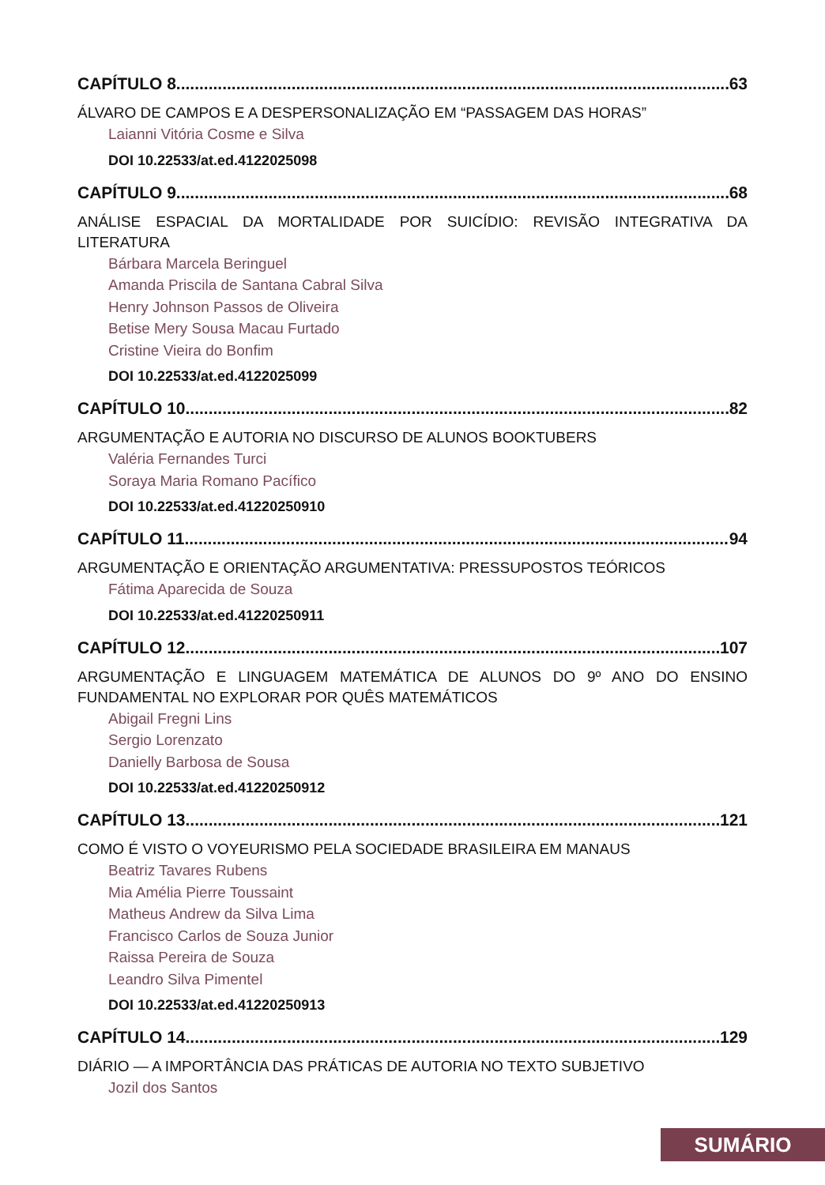CAPÍTULO 8 63
ÁLVARO DE CAMPOS E A DESPERSONALIZAÇÃO EM “PASSAGEM DAS HORAS”
Laianni Vitória Cosme e Silva
DOI 10.22533/at.ed.4122025098
CAPÍTULO 9 68
ANÁLISE ESPACIAL DA MORTALIDADE POR SUICÍDIO: REVISÃO INTEGRATIVA DA LITERATURA
Bárbara Marcela Beringuel
Amanda Priscila de Santana Cabral Silva
Henry Johnson Passos de Oliveira
Betise Mery Sousa Macau Furtado
Cristine Vieira do Bonfim
DOI 10.22533/at.ed.4122025099
CAPÍTULO 10 82
ARGUMENTAÇÃO E AUTORIA NO DISCURSO DE ALUNOS BOOKTUBERS
Valéria Fernandes Turci
Soraya Maria Romano Pacífico
DOI 10.22533/at.ed.41220250910
CAPÍTULO 11 94
ARGUMENTAÇÃO E ORIENTAÇÃO ARGUMENTATIVA: PRESSUPOSTOS TEÓRICOS
Fátima Aparecida de Souza
DOI 10.22533/at.ed.41220250911
CAPÍTULO 12 107
ARGUMENTAÇÃO E LINGUAGEM MATEMÁTICA DE ALUNOS DO 9º ANO DO ENSINO FUNDAMENTAL NO EXPLORAR POR QUÊS MATEMÁTICOS
Abigail Fregni Lins
Sergio Lorenzato
Danielly Barbosa de Sousa
DOI 10.22533/at.ed.41220250912
CAPÍTULO 13 121
COMO É VISTO O VOYEURISMO PELA SOCIEDADE BRASILEIRA EM MANAUS
Beatriz Tavares Rubens
Mia Amélia Pierre Toussaint
Matheus Andrew da Silva Lima
Francisco Carlos de Souza Junior
Raissa Pereira de Souza
Leandro Silva Pimentel
DOI 10.22533/at.ed.41220250913
CAPÍTULO 14 129
DIÁRIO — A IMPORTÂNCIA DAS PRÁTICAS DE AUTORIA NO TEXTO SUBJETIVO
Jozil dos Santos
SUMÁRIO